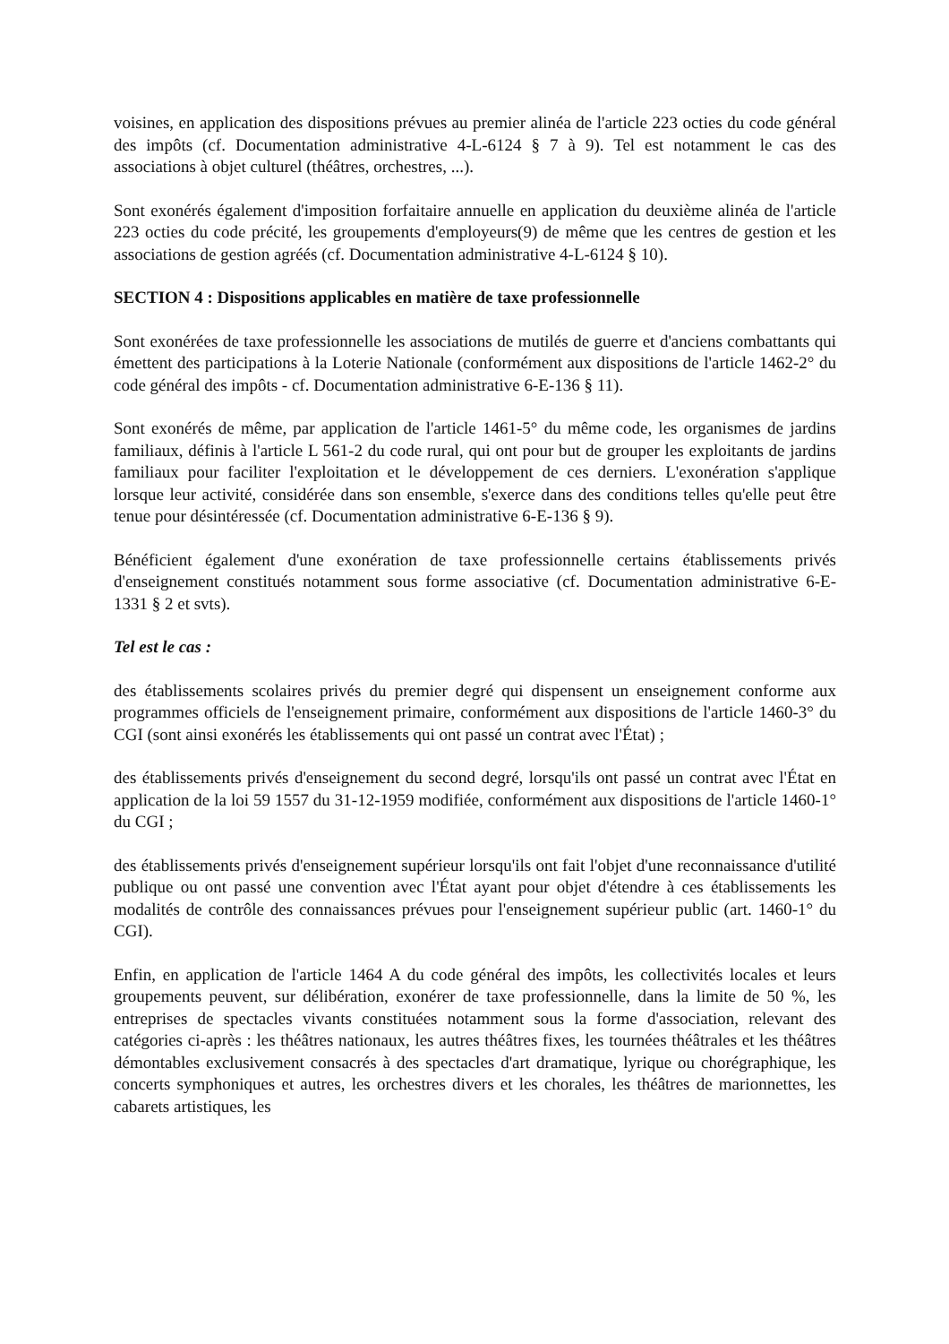voisines, en application des dispositions prévues au premier alinéa de l'article 223 octies du code général des impôts (cf. Documentation administrative 4-L-6124 § 7 à 9). Tel est notamment le cas des associations à objet culturel (théâtres, orchestres, ...).
Sont exonérés également d'imposition forfaitaire annuelle en application du deuxième alinéa de l'article 223 octies du code précité, les groupements d'employeurs(9) de même que les centres de gestion et les associations de gestion agréés (cf. Documentation administrative 4-L-6124 § 10).
SECTION 4 : Dispositions applicables en matière de taxe professionnelle
Sont exonérées de taxe professionnelle les associations de mutilés de guerre et d'anciens combattants qui émettent des participations à la Loterie Nationale (conformément aux dispositions de l'article 1462-2° du code général des impôts - cf. Documentation administrative 6-E-136 § 11).
Sont exonérés de même, par application de l'article 1461-5° du même code, les organismes de jardins familiaux, définis à l'article L 561-2 du code rural, qui ont pour but de grouper les exploitants de jardins familiaux pour faciliter l'exploitation et le développement de ces derniers. L'exonération s'applique lorsque leur activité, considérée dans son ensemble, s'exerce dans des conditions telles qu'elle peut être tenue pour désintéressée (cf. Documentation administrative 6-E-136 § 9).
Bénéficient également d'une exonération de taxe professionnelle certains établissements privés d'enseignement constitués notamment sous forme associative (cf. Documentation administrative 6-E-1331 § 2 et svts).
Tel est le cas :
des établissements scolaires privés du premier degré qui dispensent un enseignement conforme aux programmes officiels de l'enseignement primaire, conformément aux dispositions de l'article 1460-3° du CGI (sont ainsi exonérés les établissements qui ont passé un contrat avec l'État) ;
des établissements privés d'enseignement du second degré, lorsqu'ils ont passé un contrat avec l'État en application de la loi 59 1557 du 31-12-1959 modifiée, conformément aux dispositions de l'article 1460-1° du CGI ;
des établissements privés d'enseignement supérieur lorsqu'ils ont fait l'objet d'une reconnaissance d'utilité publique ou ont passé une convention avec l'État ayant pour objet d'étendre à ces établissements les modalités de contrôle des connaissances prévues pour l'enseignement supérieur public (art. 1460-1° du CGI).
Enfin, en application de l'article 1464 A du code général des impôts, les collectivités locales et leurs groupements peuvent, sur délibération, exonérer de taxe professionnelle, dans la limite de 50 %, les entreprises de spectacles vivants constituées notamment sous la forme d'association, relevant des catégories ci-après : les théâtres nationaux, les autres théâtres fixes, les tournées théâtrales et les théâtres démontables exclusivement consacrés à des spectacles d'art dramatique, lyrique ou chorégraphique, les concerts symphoniques et autres, les orchestres divers et les chorales, les théâtres de marionnettes, les cabarets artistiques, les